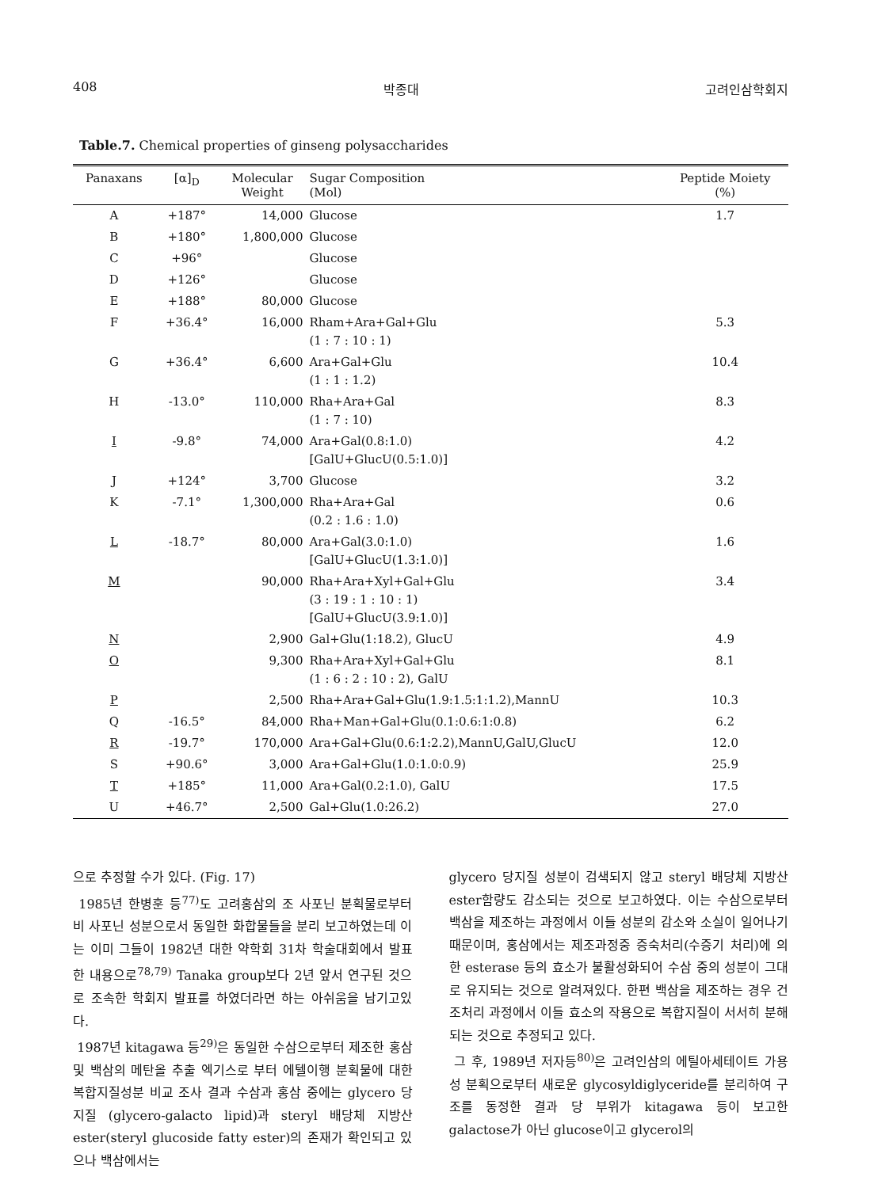408 박종대 고려인삼학회지
Table.7. Chemical properties of ginseng polysaccharides
| Panaxans | [α]<sub>D</sub> | Molecular Weight | Sugar Composition (Mol) | Peptide Moiety (%) |
| --- | --- | --- | --- | --- |
| A | +187° | 14,000 | Glucose | 1.7 |
| B | +180° | 1,800,000 | Glucose | |
| C | +96° | | Glucose | |
| D | +126° | | Glucose | |
| E | +188° | 80,000 | Glucose | |
| F | +36.4° | 16,000 | Rham+Ara+Gal+Glu (1 : 7 : 10 : 1) | 5.3 |
| G | +36.4° | 6,600 | Ara+Gal+Glu (1 : 1 : 1.2) | 10.4 |
| H | -13.0° | 110,000 | Rha+Ara+Gal (1 : 7 : 10) | 8.3 |
| I | -9.8° | 74,000 | Ara+Gal(0.8:1.0) [GalU+GlucU(0.5:1.0)] | 4.2 |
| J | +124° | 3,700 | Glucose | 3.2 |
| K | -7.1° | 1,300,000 | Rha+Ara+Gal (0.2 : 1.6 : 1.0) | 0.6 |
| L | -18.7° | 80,000 | Ara+Gal(3.0:1.0) [GalU+GlucU(1.3:1.0)] | 1.6 |
| M | | 90,000 | Rha+Ara+Xyl+Gal+Glu (3 : 19 : 1 : 10 : 1) [GalU+GlucU(3.9:1.0)] | 3.4 |
| N | | 2,900 | Gal+Glu(1:18.2), GlucU | 4.9 |
| O | | 9,300 | Rha+Ara+Xyl+Gal+Glu (1 : 6 : 2 : 10 : 2), GalU | 8.1 |
| P | | 2,500 | Rha+Ara+Gal+Glu(1.9:1.5:1:1.2),MannU | 10.3 |
| Q | -16.5° | 84,000 | Rha+Man+Gal+Glu(0.1:0.6:1:0.8) | 6.2 |
| R | -19.7° | 170,000 | Ara+Gal+Glu(0.6:1:2.2),MannU,GalU,GlucU | 12.0 |
| S | +90.6° | 3,000 | Ara+Gal+Glu(1.0:1.0:0.9) | 25.9 |
| T | +185° | 11,000 | Ara+Gal(0.2:1.0), GalU | 17.5 |
| U | +46.7° | 2,500 | Gal+Glu(1.0:26.2) | 27.0 |
으로 추정할 수가 있다. (Fig. 17)
1985년 한병훈 등<sup>77)</sup>도 고려홍삼의 조 사포닌 분획물로부터 비 사포닌 성분으로서 동일한 화합물들을 분리 보고하였는데 이는 이미 그들이 1982년 대한 약학회 31차 학술대회에서 발표한 내용으로<sup>78,79)</sup> Tanaka group보다 2년 앞서 연구된 것으로 조속한 학회지 발표를 하였더라면 하는 아쉬움을 남기고있다.
1987년 kitagawa 등<sup>29)</sup>은 동일한 수삼으로부터 제조한 홍삼 및 백삼의 메탄올 추출 엑기스로 부터 에텔이행 분획물에 대한 복합지질성분 비교 조사 결과 수삼과 홍삼 중에는 glycero 당지질 (glycero-galacto lipid)과 steryl 배당체 지방산 ester(steryl glucoside fatty ester)의 존재가 확인되고 있으나 백삼에서는
glycero 당지질 성분이 검색되지 않고 steryl 배당체 지방산 ester함량도 감소되는 것으로 보고하였다. 이는 수삼으로부터 백삼을 제조하는 과정에서 이들 성분의 감소와 소실이 일어나기 때문이며, 홍삼에서는 제조과정중 증숙처리(수증기 처리)에 의한 esterase 등의 효소가 불활성화되어 수삼 중의 성분이 그대로 유지되는 것으로 알려져있다. 한편 백삼을 제조하는 경우 건조처리 과정에서 이들 효소의 작용으로 복합지질이 서서히 분해되는 것으로 추정되고 있다.
그 후, 1989년 저자등<sup>80)</sup>은 고려인삼의 에틸아세테이트 가용성 분획으로부터 새로운 glycosyldiglyceride를 분리하여 구조를 동정한 결과 당 부위가 kitagawa 등이 보고한 galactose가 아닌 glucose이고 glycerol의